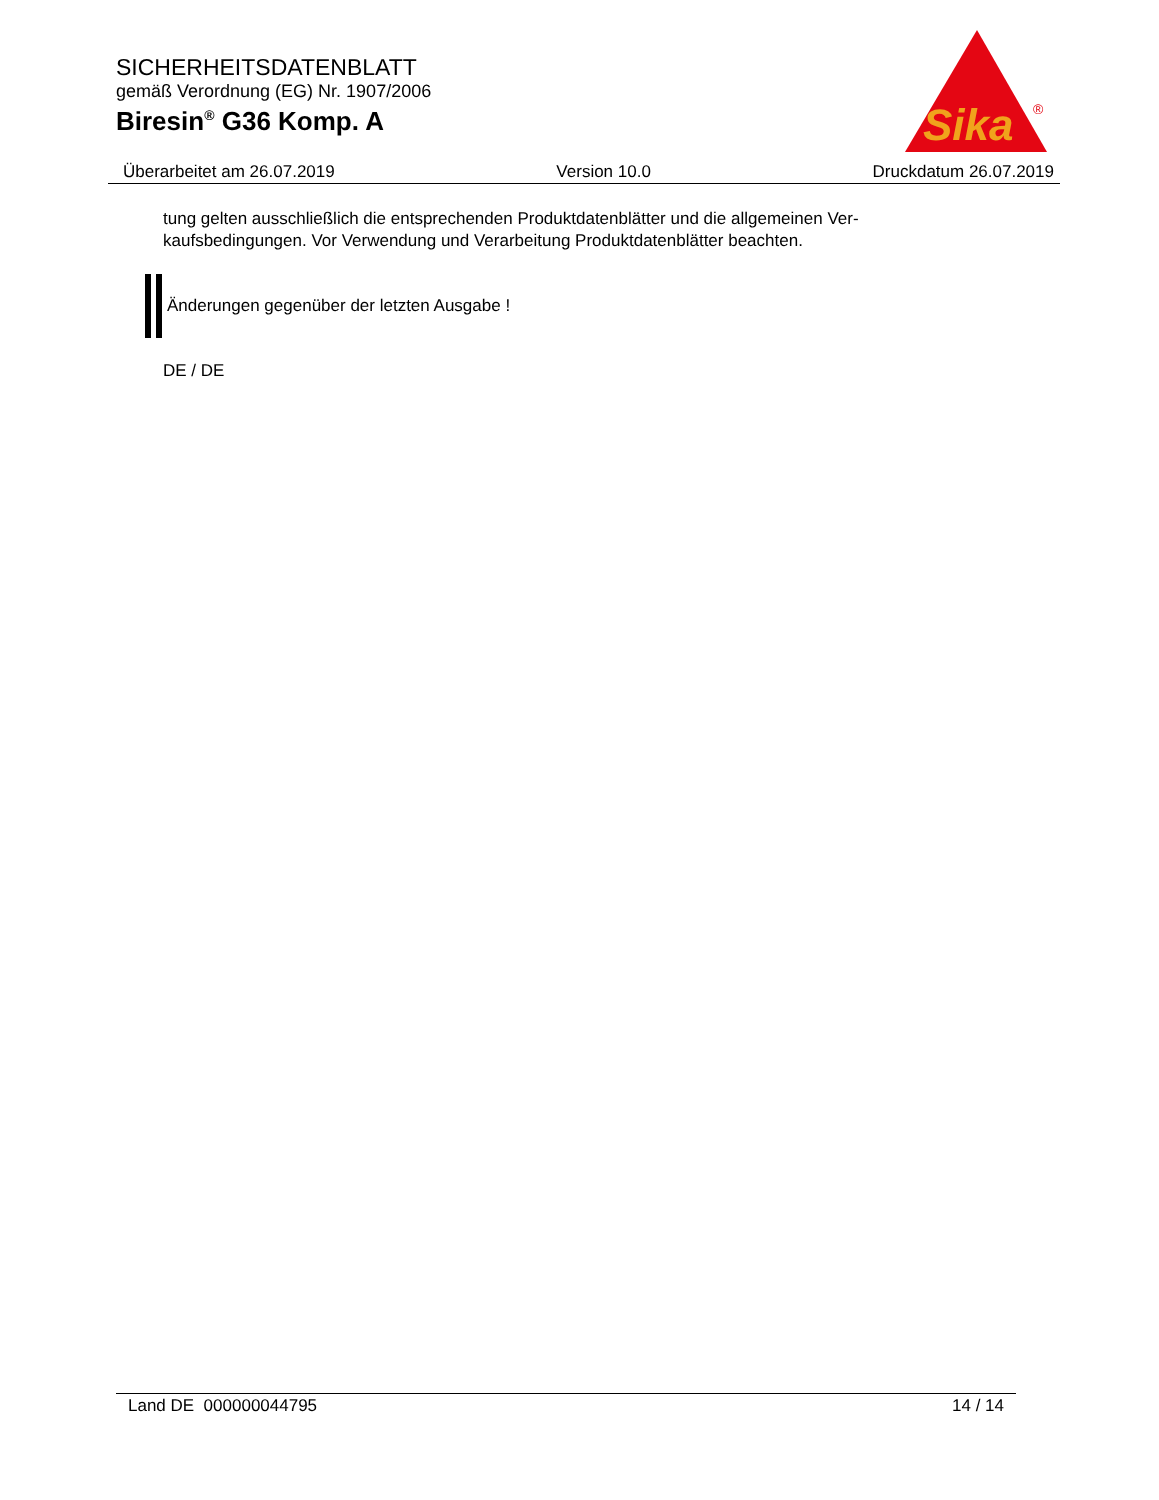SICHERHEITSDATENBLATT
gemäß Verordnung (EG) Nr. 1907/2006
Biresin<sup>®</sup> G36 Komp. A
Sika
®
Überarbeitet am 26.07.2019 Version 10.0 Druckdatum 26.07.2019
tung gelten ausschließlich die entsprechenden Produktdatenblätter und die allgemeinen Ver-
kaufsbedingungen. Vor Verwendung und Verarbeitung Produktdatenblätter beachten.
Änderungen gegenüber der letzten Ausgabe !
DE / DE
Land DE 000000044795 14 / 14